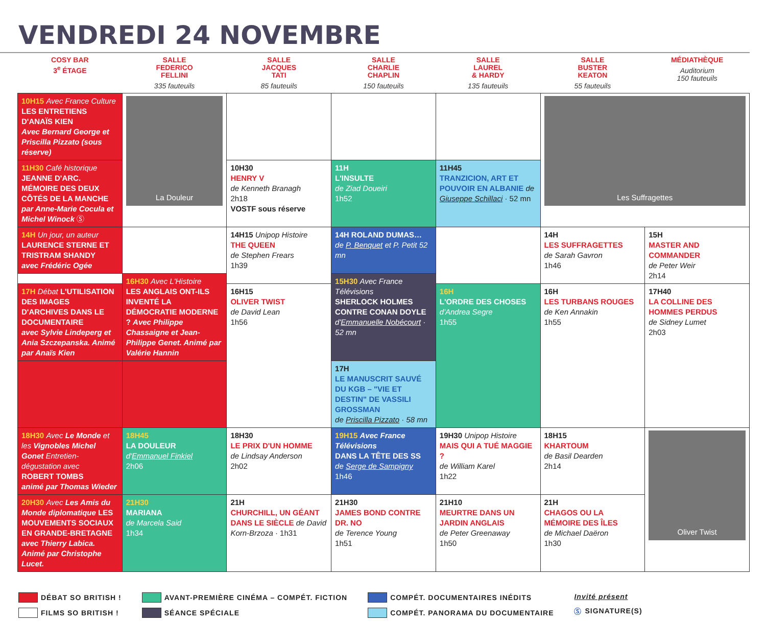VENDREDI 24 NOVEMBRE
| COSY BAR 3<sup>e</sup> ÉTAGE | SALLE FEDERICO FELLINI 335 fauteuils | SALLE JACQUES TATI 85 fauteuils | SALLE CHARLIE CHAPLIN 150 fauteuils | SALLE LAUREL & HARDY 135 fauteuils | SALLE BUSTER KEATON 55 fauteuils | MÉDIATHÈQUE Auditorium 150 fauteuils |
| --- | --- | --- | --- | --- | --- | --- |
| 10H15 Avec France Culture LES ENTRETIENS D'ANAÏS KIEN Avec Bernard George et Priscilla Pizzato (sous réserve) | La Douleur | | | | Les Suffragettes | |
| 11H30 Café historique JEANNE D'ARC. MÉMOIRE DES DEUX CÔTÉS DE LA MANCHE par Anne-Marie Cocula et Michel Winock Ⓢ | | 10H30 HENRY V de Kenneth Branagh 2h18 VOSTF sous réserve | 11H L'INSULTE de Ziad Doueiri 1h52 | 11H45 TRANZICION, ART ET POUVOIR EN ALBANIE de Giuseppe Schillaci · 52 mn | | |
| 14H Un jour, un auteur LAURENCE STERNE ET TRISTRAM SHANDY avec Frédéric Ogée | | 14H15 Unipop Histoire THE QUEEN de Stephen Frears 1h39 | 14H ROLAND DUMAS… de P. Benquet et P. Petit 52 mn | | 14H LES SUFFRAGETTES de Sarah Gavron 1h46 | 15H MASTER AND COMMANDER de Peter Weir 2h14 |
| | 16H30 Avec L'Histoire LES ANGLAIS ONT-ILS INVENTÉ LA DÉMOCRATIE MODERNE ? Avec Philippe Chassaigne et Jean-Philippe Genet. Animé par Valérie Hannin | | 15H30 Avec France Télévisions SHERLOCK HOLMES CONTRE CONAN DOYLE d' Emmanuelle Nobécourt · 52 mn | | | |
| 17H Débat L'UTILISATION DES IMAGES D'ARCHIVES DANS LE DOCUMENTAIRE avec Sylvie Lindeperg et Ania Szczepanska. Animé par Anaïs Kien | | 16H15 OLIVER TWIST de David Lean 1h56 | | 16H L'ORDRE DES CHOSES d'Andrea Segre 1h55 | 16H LES TURBANS ROUGES de Ken Annakin 1h55 | 17H40 LA COLLINE DES HOMMES PERDUS de Sidney Lumet 2h03 |
| | | | 17H LE MANUSCRIT SAUVÉ DU KGB – "VIE ET DESTIN" DE VASSILI GROSSMAN de Priscilla Pizzato · 58 mn | | | |
| 18H30 Avec Le Monde et les Vignobles Michel Gonet Entretien-dégustation avec ROBERT TOMBS animé par Thomas Wieder | 18H45 LA DOULEUR d' Emmanuel Finkiel 2h06 | 18H30 LE PRIX D'UN HOMME de Lindsay Anderson 2h02 | 19H15 Avec France Télévisions DANS LA TÊTE DES SS de Serge de Sampigny 1h46 | 19H30 Unipop Histoire MAIS QUI A TUÉ MAGGIE ? de William Karel 1h22 | 18H15 KHARTOUM de Basil Dearden 2h14 | Oliver Twist |
| 20H30 Avec Les Amis du Monde diplomatique LES MOUVEMENTS SOCIAUX EN GRANDE-BRETAGNE avec Thierry Labica. Animé par Christophe Lucet. | 21H30 MARIANA de Marcela Said 1h34 | 21H CHURCHILL, UN GÉANT DANS LE SIÈCLE de David Korn-Brzoza · 1h31 | 21H30 JAMES BOND CONTRE DR. NO de Terence Young 1h51 | 21H10 MEURTRE DANS UN JARDIN ANGLAIS de Peter Greenaway 1h50 | 21H CHAGOS OU LA MÉMOIRE DES ÎLES de Michael Daëron 1h30 | |
DÉBAT SO BRITISH !
FILMS SO BRITISH !
AVANT-PREMIÈRE CINÉMA – COMPÉT. FICTION
SÉANCE SPÉCIALE
COMPÉT. DOCUMENTAIRES INÉDITS
COMPÉT. PANORAMA DU DOCUMENTAIRE
Invité présent
Ⓢ SIGNATURE(S)